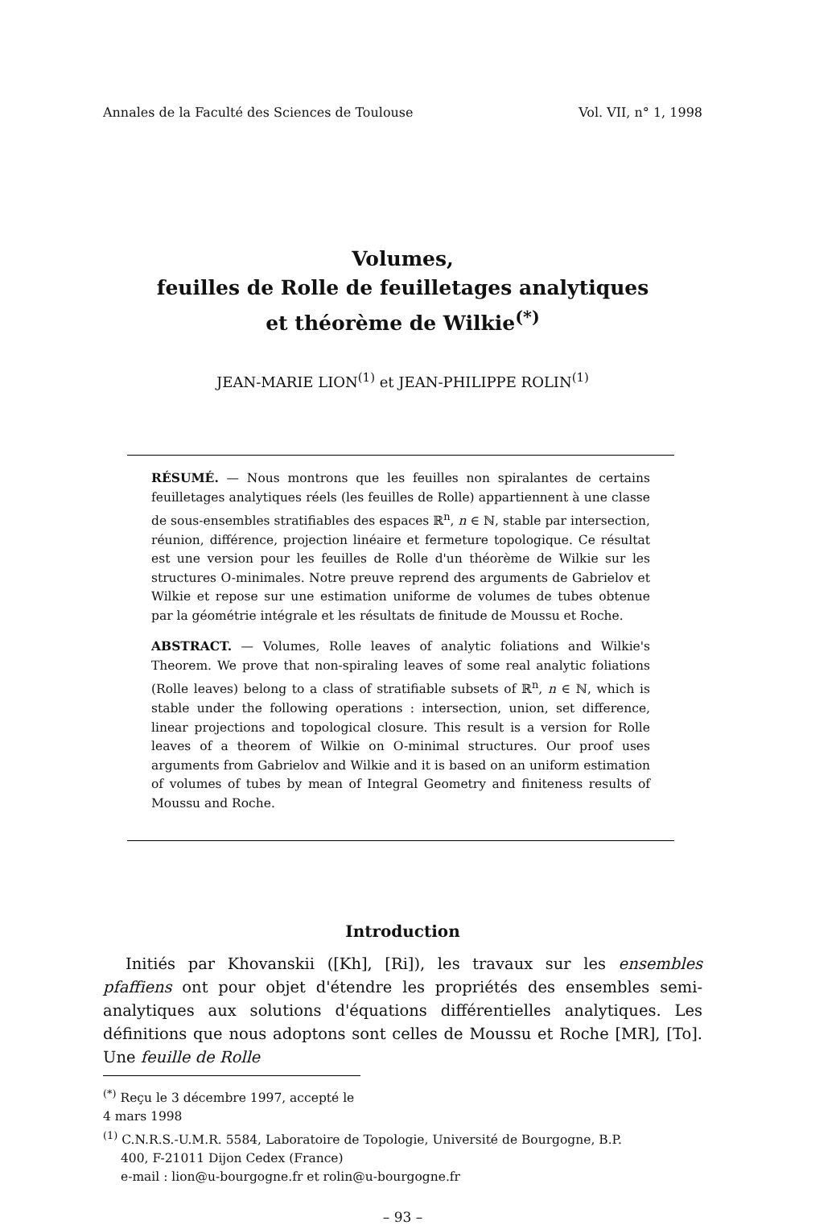Annales de la Faculté des Sciences de Toulouse Vol. VII, n° 1, 1998
Volumes,
feuilles de Rolle de feuilletages analytiques
et théorème de Wilkie<sup>(*)</sup>
JEAN-MARIE LION<sup>(1)</sup> et JEAN-PHILIPPE ROLIN<sup>(1)</sup>
RÉSUMÉ. — Nous montrons que les feuilles non spiralantes de certains feuilletages analytiques réels (les feuilles de Rolle) appartiennent à une classe de sous-ensembles stratifiables des espaces ℝ<sup>n</sup>, n ∈ ℕ, stable par intersection, réunion, différence, projection linéaire et fermeture topologique. Ce résultat est une version pour les feuilles de Rolle d'un théorème de Wilkie sur les structures O-minimales. Notre preuve reprend des arguments de Gabrielov et Wilkie et repose sur une estimation uniforme de volumes de tubes obtenue par la géométrie intégrale et les résultats de finitude de Moussu et Roche.
ABSTRACT. — Volumes, Rolle leaves of analytic foliations and Wilkie's Theorem. We prove that non-spiraling leaves of some real analytic foliations (Rolle leaves) belong to a class of stratifiable subsets of ℝ<sup>n</sup>, n ∈ ℕ, which is stable under the following operations : intersection, union, set difference, linear projections and topological closure. This result is a version for Rolle leaves of a theorem of Wilkie on O-minimal structures. Our proof uses arguments from Gabrielov and Wilkie and it is based on an uniform estimation of volumes of tubes by mean of Integral Geometry and finiteness results of Moussu and Roche.
Introduction
Initiés par Khovanskii ([Kh], [Ri]), les travaux sur les ensembles pfaffiens ont pour objet d'étendre les propriétés des ensembles semi-analytiques aux solutions d'équations différentielles analytiques. Les définitions que nous adoptons sont celles de Moussu et Roche [MR], [To]. Une feuille de Rolle
<sup>(*)</sup> Reçu le 3 décembre 1997, accepté le 4 mars 1998
<sup>(1)</sup> C.N.R.S.-U.M.R. 5584, Laboratoire de Topologie, Université de Bourgogne, B.P.
400, F-21011 Dijon Cedex (France)
e-mail : lion@u-bourgogne.fr et rolin@u-bourgogne.fr
– 93 –